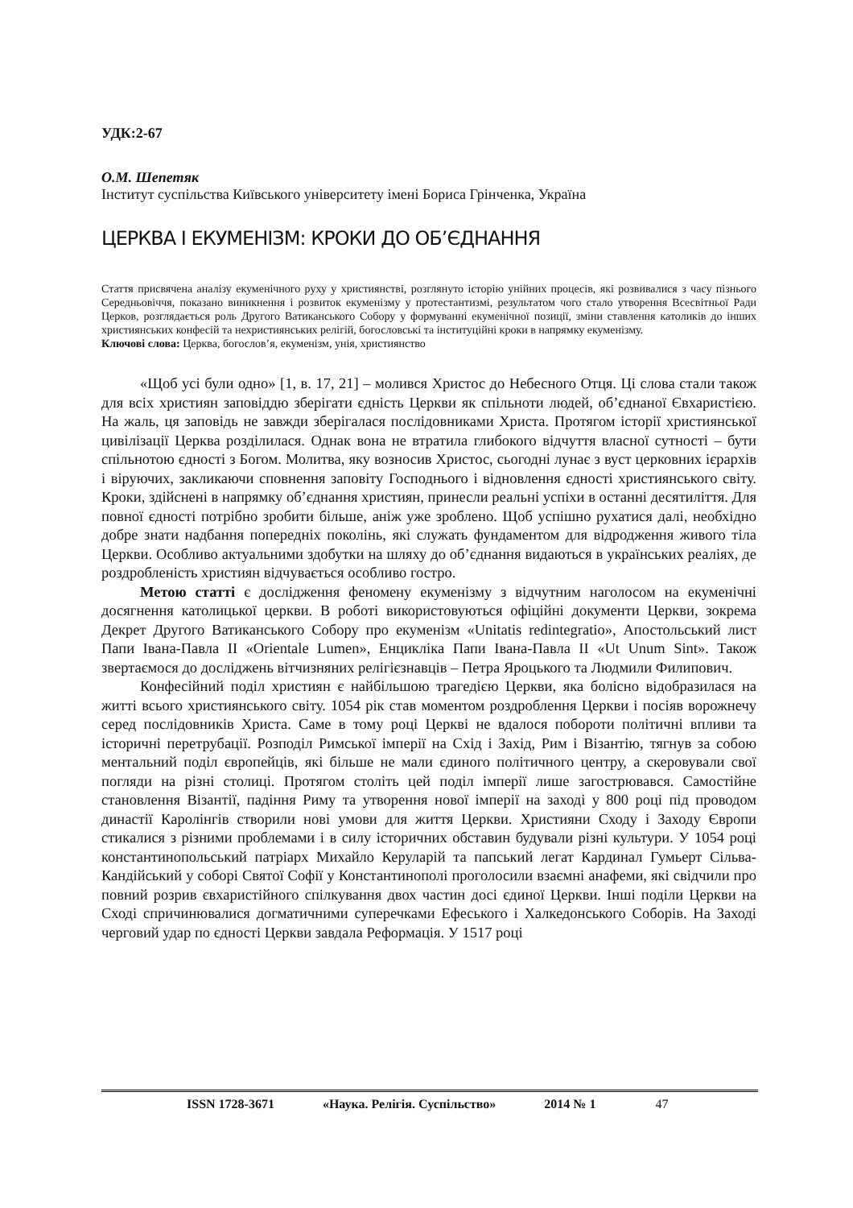УДК:2-67
О.М. Шепетяк
Інститут суспільства Київського університету імені Бориса Грінченка, Україна
ЦЕРКВА І ЕКУМЕНІЗМ: КРОКИ ДО ОБ’ЄДНАННЯ
Стаття присвячена аналізу екуменічного руху у християнстві, розглянуто історію унійних процесів, які розвивалися з часу пізнього Середньовіччя, показано виникнення і розвиток екуменізму у протестантизмі, результатом чого стало утворення Всесвітньої Ради Церков, розглядається роль Другого Ватиканського Собору у формуванні екуменічної позиції, зміни ставлення католиків до інших християнських конфесій та нехристиянських релігій, богословські та інституційні кроки в напрямку екуменізму.
Ключові слова: Церква, богослов’я, екуменізм, унія, християнство
«Щоб усі були одно» [1, в. 17, 21] – молився Христос до Небесного Отця. Ці слова стали також для всіх християн заповіддю зберігати єдність Церкви як спільноти людей, об’єднаної Євхаристією. На жаль, ця заповідь не завжди зберігалася послідовниками Христа. Протягом історії християнської цивілізації Церква розділилася. Однак вона не втратила глибокого відчуття власної сутності – бути спільнотою єдності з Богом. Молитва, яку возносив Христос, сьогодні лунає з вуст церковних ієрархів і віруючих, закликаючи сповнення заповіту Господнього і відновлення єдності християнського світу. Кроки, здійснені в напрямку об’єднання християн, принесли реальні успіхи в останні десятиліття. Для повної єдності потрібно зробити більше, аніж уже зроблено. Щоб успішно рухатися далі, необхідно добре знати надбання попередніх поколінь, які служать фундаментом для відродження живого тіла Церкви. Особливо актуальними здобутки на шляху до об’єднання видаються в українських реаліях, де роздробленість християн відчувається особливо гостро.
Метою статті є дослідження феномену екуменізму з відчутним наголосом на екуменічні досягнення католицької церкви. В роботі використовуються офіційні документи Церкви, зокрема Декрет Другого Ватиканського Собору про екуменізм «Unitatis redintegratio», Апостольський лист Папи Івана-Павла ІІ «Orientale Lumen», Енцикліка Папи Івана-Павла ІІ «Ut Unum Sint». Також звертаємося до досліджень вітчизняних релігієзнавців – Петра Яроцького та Людмили Филипович.
Конфесійний поділ християн є найбільшою трагедією Церкви, яка болісно відобразилася на житті всього християнського світу. 1054 рік став моментом роздроблення Церкви і посіяв ворожнечу серед послідовників Христа. Саме в тому році Церкві не вдалося побороти політичні впливи та історичні перетрубації. Розподіл Римської імперії на Схід і Захід, Рим і Візантію, тягнув за собою ментальний поділ європейців, які більше не мали єдиного політичного центру, а скеровували свої погляди на різні столиці. Протягом століть цей поділ імперії лише загострювався. Самостійне становлення Візантії, падіння Риму та утворення нової імперії на заході у 800 році під проводом династії Каролінгів створили нові умови для життя Церкви. Християни Сходу і Заходу Європи стикалися з різними проблемами і в силу історичних обставин будували різні культури. У 1054 році константинопольський патріарх Михайло Керуларій та папський легат Кардинал Гумьерт Сільва-Кандійський у соборі Святої Софії у Константинополі проголосили взаємні анафеми, які свідчили про повний розрив євхаристійного спілкування двох частин досі єдиної Церкви. Інші поділи Церкви на Сході спричинювалися догматичними суперечками Ефеського і Халкедонського Соборів. На Заході черговий удар по єдності Церкви завдала Реформація. У 1517 році
ISSN 1728-3671 «Наука. Релігія. Суспільство» 2014 № 1 47